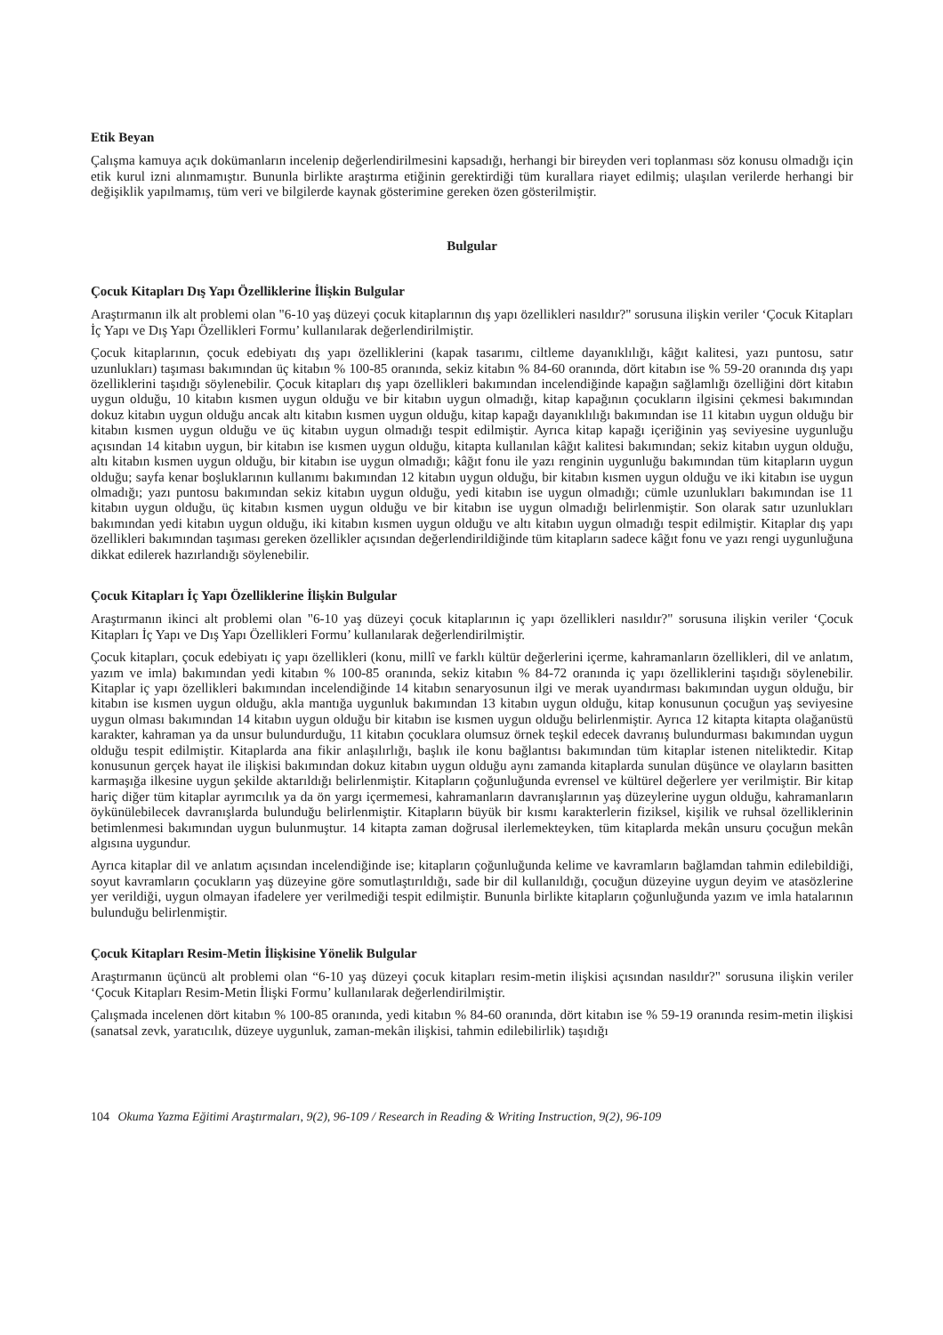Etik Beyan
Çalışma kamuya açık dokümanların incelenip değerlendirilmesini kapsadığı, herhangi bir bireyden veri toplanması söz konusu olmadığı için etik kurul izni alınmamıştır. Bununla birlikte araştırma etiğinin gerektirdiği tüm kurallara riayet edilmiş; ulaşılan verilerde herhangi bir değişiklik yapılmamış, tüm veri ve bilgilerde kaynak gösterimine gereken özen gösterilmiştir.
Bulgular
Çocuk Kitapları Dış Yapı Özelliklerine İlişkin Bulgular
Araştırmanın ilk alt problemi olan "6-10 yaş düzeyi çocuk kitaplarının dış yapı özellikleri nasıldır?" sorusuna ilişkin veriler ‘Çocuk Kitapları İç Yapı ve Dış Yapı Özellikleri Formu’ kullanılarak değerlendirilmiştir.
Çocuk kitaplarının, çocuk edebiyatı dış yapı özelliklerini (kapak tasarımı, ciltleme dayanıklılığı, kâğıt kalitesi, yazı puntosu, satır uzunlukları) taşıması bakımından üç kitabın % 100-85 oranında, sekiz kitabın % 84-60 oranında, dört kitabın ise % 59-20 oranında dış yapı özelliklerini taşıdığı söylenebilir. Çocuk kitapları dış yapı özellikleri bakımından incelendiğinde kapağın sağlamlığı özelliğini dört kitabın uygun olduğu, 10 kitabın kısmen uygun olduğu ve bir kitabın uygun olmadığı, kitap kapağının çocukların ilgisini çekmesi bakımından dokuz kitabın uygun olduğu ancak altı kitabın kısmen uygun olduğu, kitap kapağı dayanıklılığı bakımından ise 11 kitabın uygun olduğu bir kitabın kısmen uygun olduğu ve üç kitabın uygun olmadığı tespit edilmiştir. Ayrıca kitap kapağı içeriğinin yaş seviyesine uygunluğu açısından 14 kitabın uygun, bir kitabın ise kısmen uygun olduğu, kitapta kullanılan kâğıt kalitesi bakımından; sekiz kitabın uygun olduğu, altı kitabın kısmen uygun olduğu, bir kitabın ise uygun olmadığı; kâğıt fonu ile yazı renginin uygunluğu bakımından tüm kitapların uygun olduğu; sayfa kenar boşluklarının kullanımı bakımından 12 kitabın uygun olduğu, bir kitabın kısmen uygun olduğu ve iki kitabın ise uygun olmadığı; yazı puntosu bakımından sekiz kitabın uygun olduğu, yedi kitabın ise uygun olmadığı; cümle uzunlukları bakımından ise 11 kitabın uygun olduğu, üç kitabın kısmen uygun olduğu ve bir kitabın ise uygun olmadığı belirlenmiştir. Son olarak satır uzunlukları bakımından yedi kitabın uygun olduğu, iki kitabın kısmen uygun olduğu ve altı kitabın uygun olmadığı tespit edilmiştir. Kitaplar dış yapı özellikleri bakımından taşıması gereken özellikler açısından değerlendirildiğinde tüm kitapların sadece kâğıt fonu ve yazı rengi uygunluğuna dikkat edilerek hazırlandığı söylenebilir.
Çocuk Kitapları İç Yapı Özelliklerine İlişkin Bulgular
Araştırmanın ikinci alt problemi olan "6-10 yaş düzeyi çocuk kitaplarının iç yapı özellikleri nasıldır?" sorusuna ilişkin veriler ‘Çocuk Kitapları İç Yapı ve Dış Yapı Özellikleri Formu’ kullanılarak değerlendirilmiştir.
Çocuk kitapları, çocuk edebiyatı iç yapı özellikleri (konu, millî ve farklı kültür değerlerini içerme, kahramanların özellikleri, dil ve anlatım, yazım ve imla) bakımından yedi kitabın % 100-85 oranında, sekiz kitabın % 84-72 oranında iç yapı özelliklerini taşıdığı söylenebilir. Kitaplar iç yapı özellikleri bakımından incelendiğinde 14 kitabın senaryosunun ilgi ve merak uyandırması bakımından uygun olduğu, bir kitabın ise kısmen uygun olduğu, akla mantığa uygunluk bakımından 13 kitabın uygun olduğu, kitap konusunun çocuğun yaş seviyesine uygun olması bakımından 14 kitabın uygun olduğu bir kitabın ise kısmen uygun olduğu belirlenmiştir. Ayrıca 12 kitapta kitapta olağanüstü karakter, kahraman ya da unsur bulundurduğu, 11 kitabın çocuklara olumsuz örnek teşkil edecek davranış bulundurması bakımından uygun olduğu tespit edilmiştir. Kitaplarda ana fikir anlaşılırlığı, başlık ile konu bağlantısı bakımından tüm kitaplar istenen niteliktedir. Kitap konusunun gerçek hayat ile ilişkisi bakımından dokuz kitabın uygun olduğu aynı zamanda kitaplarda sunulan düşünce ve olayların basitten karmaşığa ilkesine uygun şekilde aktarıldığı belirlenmiştir. Kitapların çoğunluğunda evrensel ve kültürel değerlere yer verilmiştir. Bir kitap hariç diğer tüm kitaplar ayrımcılık ya da ön yargı içermemesi, kahramanların davranışlarının yaş düzeylerine uygun olduğu, kahramanların öykünülebilecek davranışlarda bulunduğu belirlenmiştir. Kitapların büyük bir kısmı karakterlerin fiziksel, kişilik ve ruhsal özelliklerinin betimlenmesi bakımından uygun bulunmuştur. 14 kitapta zaman doğrusal ilerlemekteyken, tüm kitaplarda mekân unsuru çocuğun mekân algısına uygundur.
Ayrıca kitaplar dil ve anlatım açısından incelendiğinde ise; kitapların çoğunluğunda kelime ve kavramların bağlamdan tahmin edilebildiği, soyut kavramların çocukların yaş düzeyine göre somutlaştırıldığı, sade bir dil kullanıldığı, çocuğun düzeyine uygun deyim ve atasözlerine yer verildiği, uygun olmayan ifadelere yer verilmediği tespit edilmiştir. Bununla birlikte kitapların çoğunluğunda yazım ve imla hatalarının bulunduğu belirlenmiştir.
Çocuk Kitapları Resim-Metin İlişkisine Yönelik Bulgular
Araştırmanın üçüncü alt problemi olan “6-10 yaş düzeyi çocuk kitapları resim-metin ilişkisi açısından nasıldır?" sorusuna ilişkin veriler ‘Çocuk Kitapları Resim-Metin İlişki Formu’ kullanılarak değerlendirilmiştir.
Çalışmada incelenen dört kitabın % 100-85 oranında, yedi kitabın % 84-60 oranında, dört kitabın ise % 59-19 oranında resim-metin ilişkisi (sanatsal zevk, yaratıcılık, düzeye uygunluk, zaman-mekân ilişkisi, tahmin edilebilirlik) taşıdığı
104 Okuma Yazma Eğitimi Araştırmaları, 9(2), 96-109 / Research in Reading & Writing Instruction, 9(2), 96-109